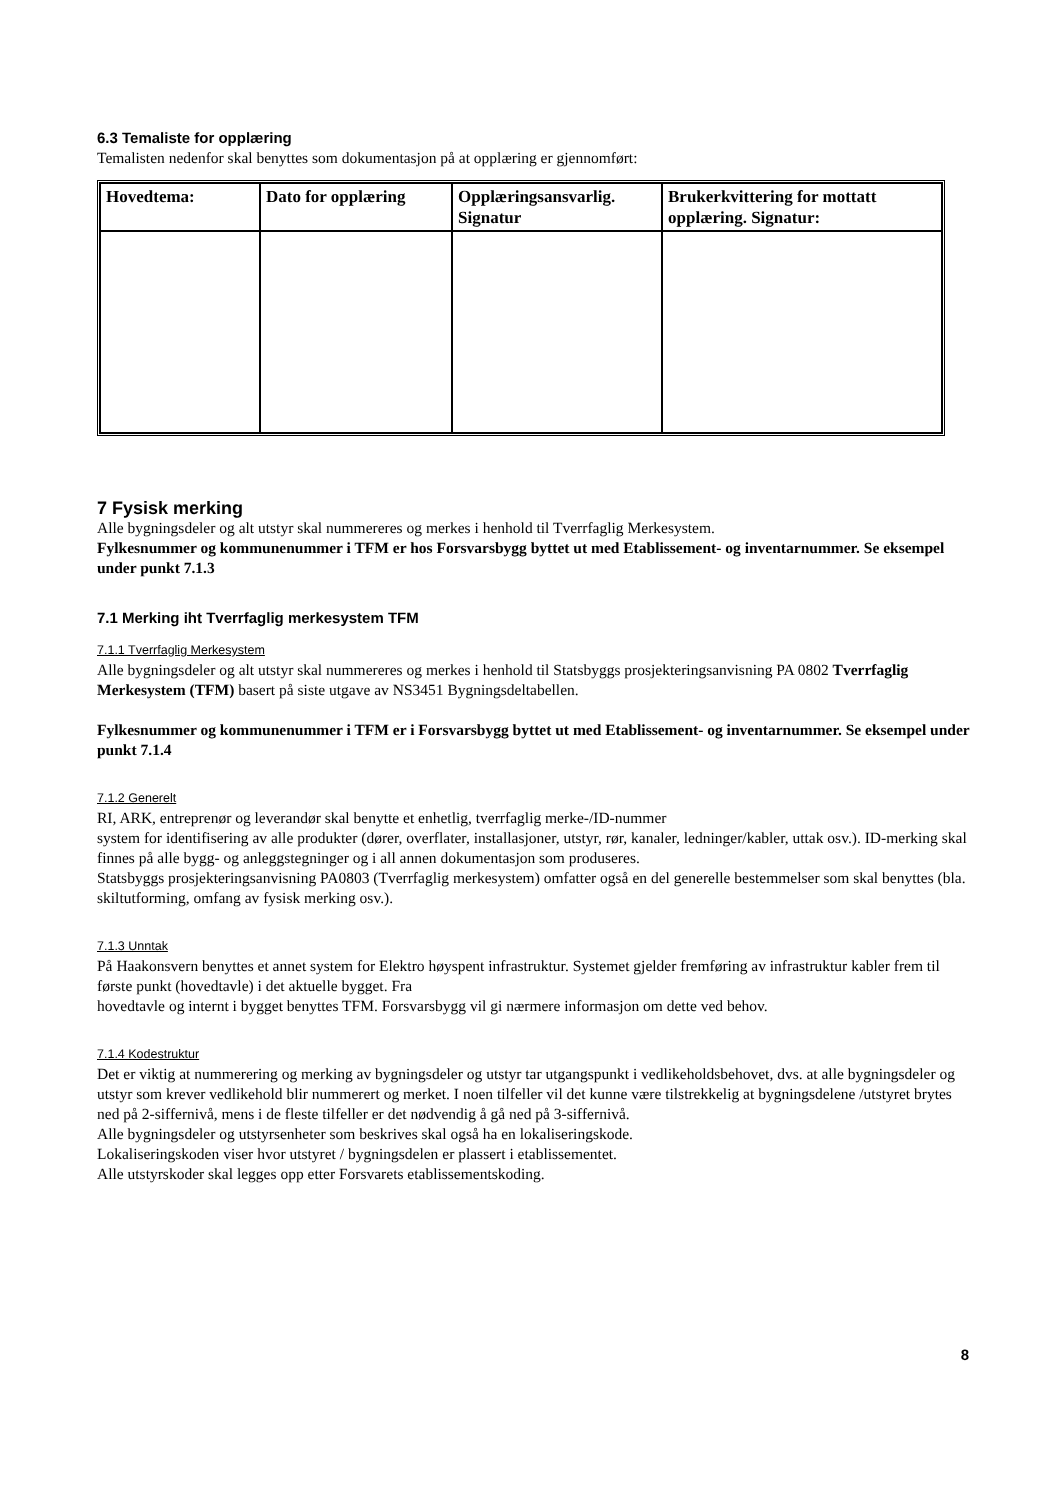6.3 Temaliste for opplæring
Temalisten nedenfor skal benyttes som dokumentasjon på at opplæring er gjennomført:
| Hovedtema: | Dato for opplæring | Opplæringsansvarlig. Signatur | Brukerkvittering for mottatt opplæring. Signatur: |
| --- | --- | --- | --- |
7 Fysisk merking
Alle bygningsdeler og alt utstyr skal nummereres og merkes i henhold til Tverrfaglig Merkesystem.
Fylkesnummer og kommunenummer i TFM er hos Forsvarsbygg byttet ut med Etablissement- og inventarnummer. Se eksempel under punkt 7.1.3
7.1 Merking iht Tverrfaglig merkesystem TFM
7.1.1 Tverrfaglig Merkesystem
Alle bygningsdeler og alt utstyr skal nummereres og merkes i henhold til Statsbyggs prosjekteringsanvisning PA 0802 Tverrfaglig Merkesystem (TFM) basert på siste utgave av NS3451 Bygningsdeltabellen.
Fylkesnummer og kommunenummer i TFM er i Forsvarsbygg byttet ut med Etablissement- og inventarnummer. Se eksempel under punkt 7.1.4
7.1.2 Generelt
RI, ARK, entreprenør og leverandør skal benytte et enhetlig, tverrfaglig merke-/ID-nummer
system for identifisering av alle produkter (dører, overflater, installasjoner, utstyr, rør, kanaler, ledninger/kabler, uttak osv.). ID-merking skal finnes på alle bygg- og anleggstegninger og i all annen dokumentasjon som produseres.
Statsbyggs prosjekteringsanvisning PA0803 (Tverrfaglig merkesystem) omfatter også en del generelle bestemmelser som skal benyttes (bla. skiltutforming, omfang av fysisk merking osv.).
7.1.3 Unntak
På Haakonsvern benyttes et annet system for Elektro høyspent infrastruktur. Systemet gjelder fremføring av infrastruktur kabler frem til første punkt (hovedtavle) i det aktuelle bygget. Fra
hovedtavle og internt i bygget benyttes TFM. Forsvarsbygg vil gi nærmere informasjon om dette ved behov.
7.1.4 Kodestruktur
Det er viktig at nummerering og merking av bygningsdeler og utstyr tar utgangspunkt i vedlikeholdsbehovet, dvs. at alle bygningsdeler og utstyr som krever vedlikehold blir nummerert og merket. I noen tilfeller vil det kunne være tilstrekkelig at bygningsdelene /utstyret brytes ned på 2-siffernivå, mens i de fleste tilfeller er det nødvendig å gå ned på 3-siffernivå.
Alle bygningsdeler og utstyrsenheter som beskrives skal også ha en lokaliseringskode.
Lokaliseringskoden viser hvor utstyret / bygningsdelen er plassert i etablissementet.
Alle utstyrskoder skal legges opp etter Forsvarets etablissementskoding.
8